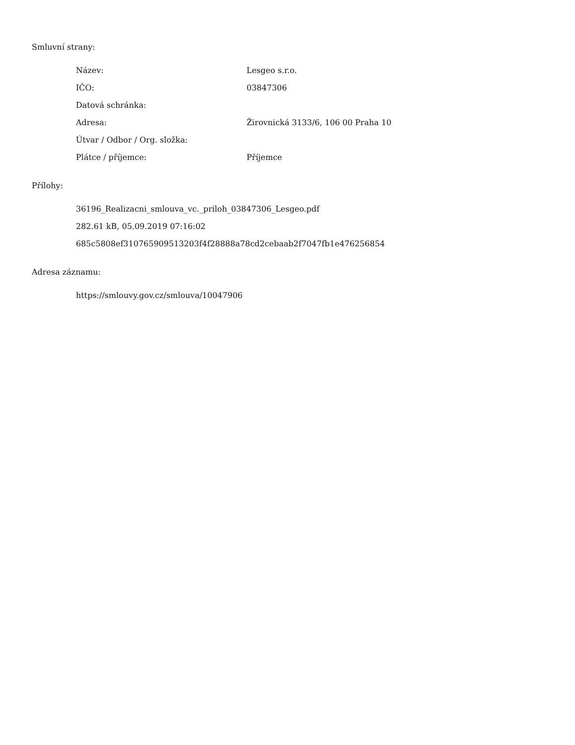Smluvní strany:
| Název: | Lesgeo s.r.o. |
| IČO: | 03847306 |
| Datová schránka: | |
| Adresa: | Žirovnická 3133/6, 106 00 Praha 10 |
| Útvar / Odbor / Org. složka: | |
| Plátce / příjemce: | Příjemce |
Přílohy:
36196_Realizacni_smlouva_vc._priloh_03847306_Lesgeo.pdf
282.61 kB, 05.09.2019 07:16:02
685c5808ef310765909513203f4f28888a78cd2cebaab2f7047fb1e476256854
Adresa záznamu:
https://smlouvy.gov.cz/smlouva/10047906